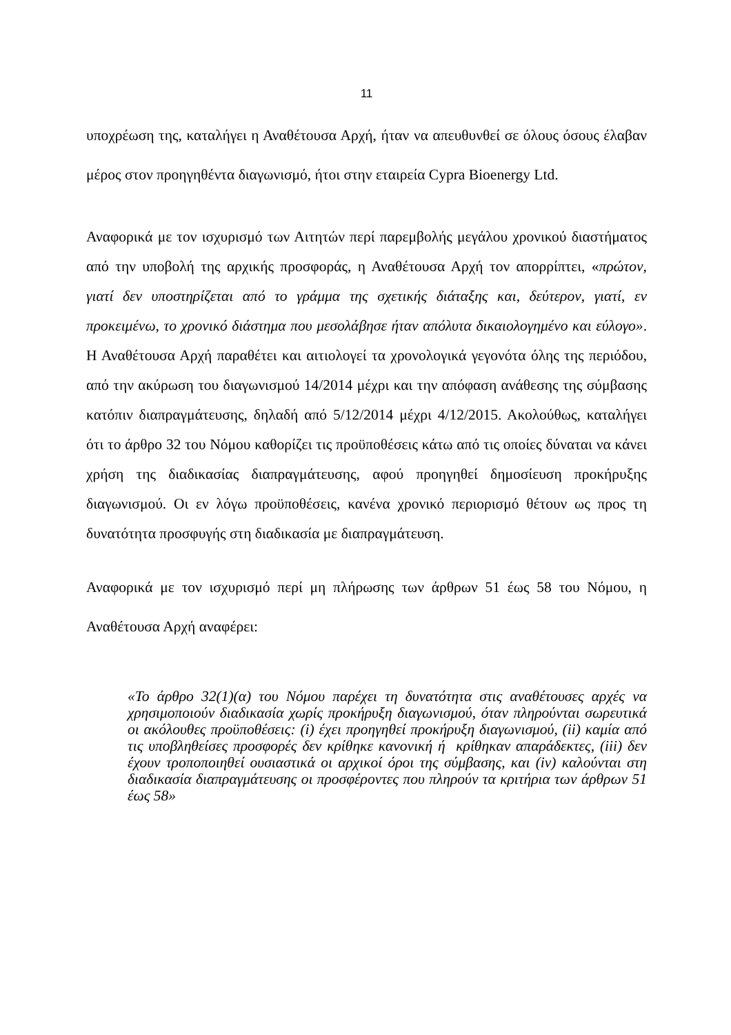11
υποχρέωση της, καταλήγει η Αναθέτουσα Αρχή, ήταν να απευθυνθεί σε όλους όσους έλαβαν μέρος στον προηγηθέντα διαγωνισμό, ήτοι στην εταιρεία Cypra Bioenergy Ltd.
Αναφορικά με τον ισχυρισμό των Αιτητών περί παρεμβολής μεγάλου χρονικού διαστήματος από την υποβολή της αρχικής προσφοράς, η Αναθέτουσα Αρχή τον απορρίπτει, «πρώτον, γιατί δεν υποστηρίζεται από το γράμμα της σχετικής διάταξης και, δεύτερον, γιατί, εν προκειμένω, το χρονικό διάστημα που μεσολάβησε ήταν απόλυτα δικαιολογημένο και εύλογο». Η Αναθέτουσα Αρχή παραθέτει και αιτιολογεί τα χρονολογικά γεγονότα όλης της περιόδου, από την ακύρωση του διαγωνισμού 14/2014 μέχρι και την απόφαση ανάθεσης της σύμβασης κατόπιν διαπραγμάτευσης, δηλαδή από 5/12/2014 μέχρι 4/12/2015. Ακολούθως, καταλήγει ότι το άρθρο 32 του Νόμου καθορίζει τις προϋποθέσεις κάτω από τις οποίες δύναται να κάνει χρήση της διαδικασίας διαπραγμάτευσης, αφού προηγηθεί δημοσίευση προκήρυξης διαγωνισμού. Οι εν λόγω προϋποθέσεις, κανένα χρονικό περιορισμό θέτουν ως προς τη δυνατότητα προσφυγής στη διαδικασία με διαπραγμάτευση.
Αναφορικά με τον ισχυρισμό περί μη πλήρωσης των άρθρων 51 έως 58 του Νόμου, η Αναθέτουσα Αρχή αναφέρει:
«Το άρθρο 32(1)(α) του Νόμου παρέχει τη δυνατότητα στις αναθέτουσες αρχές να χρησιμοποιούν διαδικασία χωρίς προκήρυξη διαγωνισμού, όταν πληρούνται σωρευτικά οι ακόλουθες προϋποθέσεις: (i) έχει προηγηθεί προκήρυξη διαγωνισμού, (ii) καμία από τις υποβληθείσες προσφορές δεν κρίθηκε κανονική ή κρίθηκαν απαράδεκτες, (iii) δεν έχουν τροποποιηθεί ουσιαστικά οι αρχικοί όροι της σύμβασης, και (iv) καλούνται στη διαδικασία διαπραγμάτευσης οι προσφέροντες που πληρούν τα κριτήρια των άρθρων 51 έως 58»